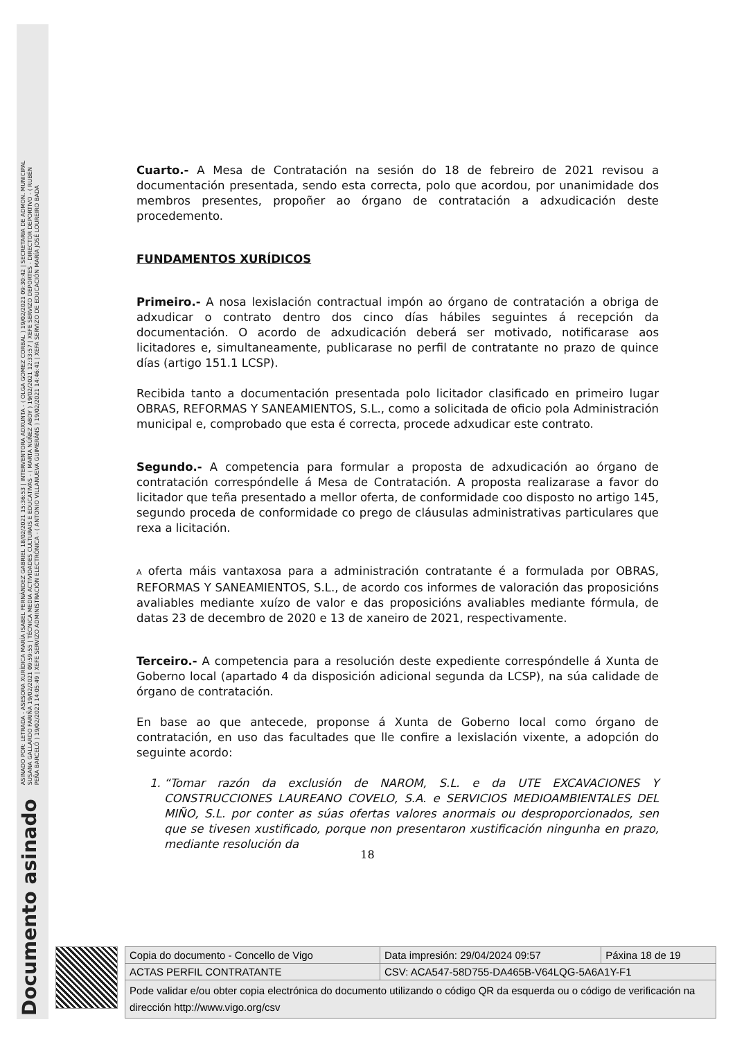Documento asinado ASINADO POR: LETRADA - ASESORA XURÍDICA MARÍA ISABEL FERNÁNDEZ GABRIEL 18/02/2021 15:36:53 | INTERVENTORA ADXUNTA - ( OLGA GOMEZ CORBAL ) 19/02/2021 09:30:42 | SECRETARIA DE ADMON. MUNICIPAL
SUSANA GALLARDO FARIÑA 19/02/2021 09:59:55 | TÉCNICA MEDIA ACTIVIDADES CULTURAIS E EDUCATIVAS - ( MARTA NÚÑEZ ABOY ) 19/02/2021 12:33:57 | XEFE SERVIZO DEPORTES - DIRECTOR DEPORTIVO - ( RUBÉN
PEÑA BARCELÓ ) 19/02/2021 14:05:49 | XEFE SERVIZO ADMINISTRACIÓN ELECTRÓNICA - ( ANTONIO VILLANUEVA GUIMERÁNS ) 19/02/2021 14:46:41 | XEFA SERVIZO DE EDUCACIÓN MARÍA JOSÉ LOUREIRO BADA
Cuarto.- A Mesa de Contratación na sesión do 18 de febreiro de 2021 revisou a documentación presentada, sendo esta correcta, polo que acordou, por unanimidade dos membros presentes, propoñer ao órgano de contratación a adxudicación deste procedemento.
FUNDAMENTOS XURÍDICOS
Primeiro.- A nosa lexislación contractual impón ao órgano de contratación a obriga de adxudicar o contrato dentro dos cinco días hábiles seguintes á recepción da documentación. O acordo de adxudicación deberá ser motivado, notificarase aos licitadores e, simultaneamente, publicarase no perfil de contratante no prazo de quince días (artigo 151.1 LCSP).
Recibida tanto a documentación presentada polo licitador clasificado en primeiro lugar OBRAS, REFORMAS Y SANEAMIENTOS, S.L., como a solicitada de oficio pola Administración municipal e, comprobado que esta é correcta, procede adxudicar este contrato.
Segundo.- A competencia para formular a proposta de adxudicación ao órgano de contratación correspóndelle á Mesa de Contratación. A proposta realizarase a favor do licitador que teña presentado a mellor oferta, de conformidade coo disposto no artigo 145, segundo proceda de conformidade co prego de cláusulas administrativas particulares que rexa a licitación.
A oferta máis vantaxosa para a administración contratante é a formulada por OBRAS, REFORMAS Y SANEAMIENTOS, S.L., de acordo cos informes de valoración das proposicións avaliables mediante xuízo de valor e das proposicións avaliables mediante fórmula, de datas 23 de decembro de 2020 e 13 de xaneiro de 2021, respectivamente.
Terceiro.- A competencia para a resolución deste expediente correspóndelle á Xunta de Goberno local (apartado 4 da disposición adicional segunda da LCSP), na súa calidade de órgano de contratación.
En base ao que antecede, proponse á Xunta de Goberno local como órgano de contratación, en uso das facultades que lle confire a lexislación vixente, a adopción do seguinte acordo:
1. “Tomar razón da exclusión de NAROM, S.L. e da UTE EXCAVACIONES Y CONSTRUCCIONES LAUREANO COVELO, S.A. e SERVICIOS MEDIOAMBIENTALES DEL MIÑO, S.L. por conter as súas ofertas valores anormais ou desproporcionados, sen que se tivesen xustificado, porque non presentaron xustificación ningunha en prazo, mediante resolución da
18
| Copia do documento - Concello de Vigo | Data impresión: 29/04/2024 09:57 | Páxina 18 de 19 |
| ACTAS PERFIL CONTRATANTE | CSV: ACA547-58D755-DA465B-V64LQG-5A6A1Y-F1 | |
| Pode validar e/ou obter copia electrónica do documento utilizando o código QR da esquerda ou o código de verificación na dirección http://www.vigo.org/csv | | |